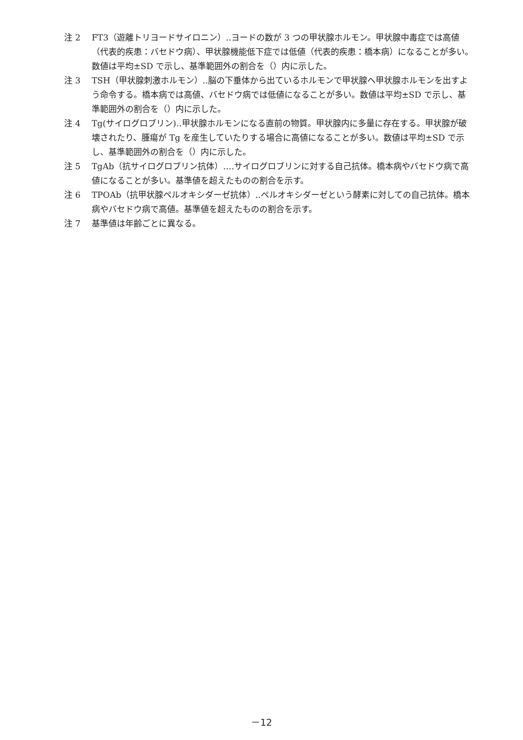注 2 FT3（遊離トリヨードサイロニン）‥ヨードの数が 3 つの甲状腺ホルモン。甲状腺中毒症では高値（代表的疾患：バセドウ病）、甲状腺機能低下症では低値（代表的疾患：橋本病）になることが多い。数値は平均±SD で示し、基準範囲外の割合を（）内に示した。
注 3 TSH（甲状腺刺激ホルモン）‥脳の下垂体から出ているホルモンで甲状腺へ甲状腺ホルモンを出すよう命令する。橋本病では高値、バセドウ病では低値になることが多い。数値は平均±SD で示し、基準範囲外の割合を（）内に示した。
注 4 Tg(サイログロブリン)‥甲状腺ホルモンになる直前の物質。甲状腺内に多量に存在する。甲状腺が破壊されたり、腫瘍が Tg を産生していたりする場合に高値になることが多い。数値は平均±SD で示し、基準範囲外の割合を（）内に示した。
注 5 TgAb（抗サイログロブリン抗体）‥‥サイログロブリンに対する自己抗体。橋本病やバセドウ病で高値になることが多い。基準値を超えたものの割合を示す。
注 6 TPOAb（抗甲状腺ペルオキシダーゼ抗体）‥ペルオキシダーゼという酵素に対しての自己抗体。橋本病やバセドウ病で高値。基準値を超えたものの割合を示す。
注 7 基準値は年齢ごとに異なる。
－12